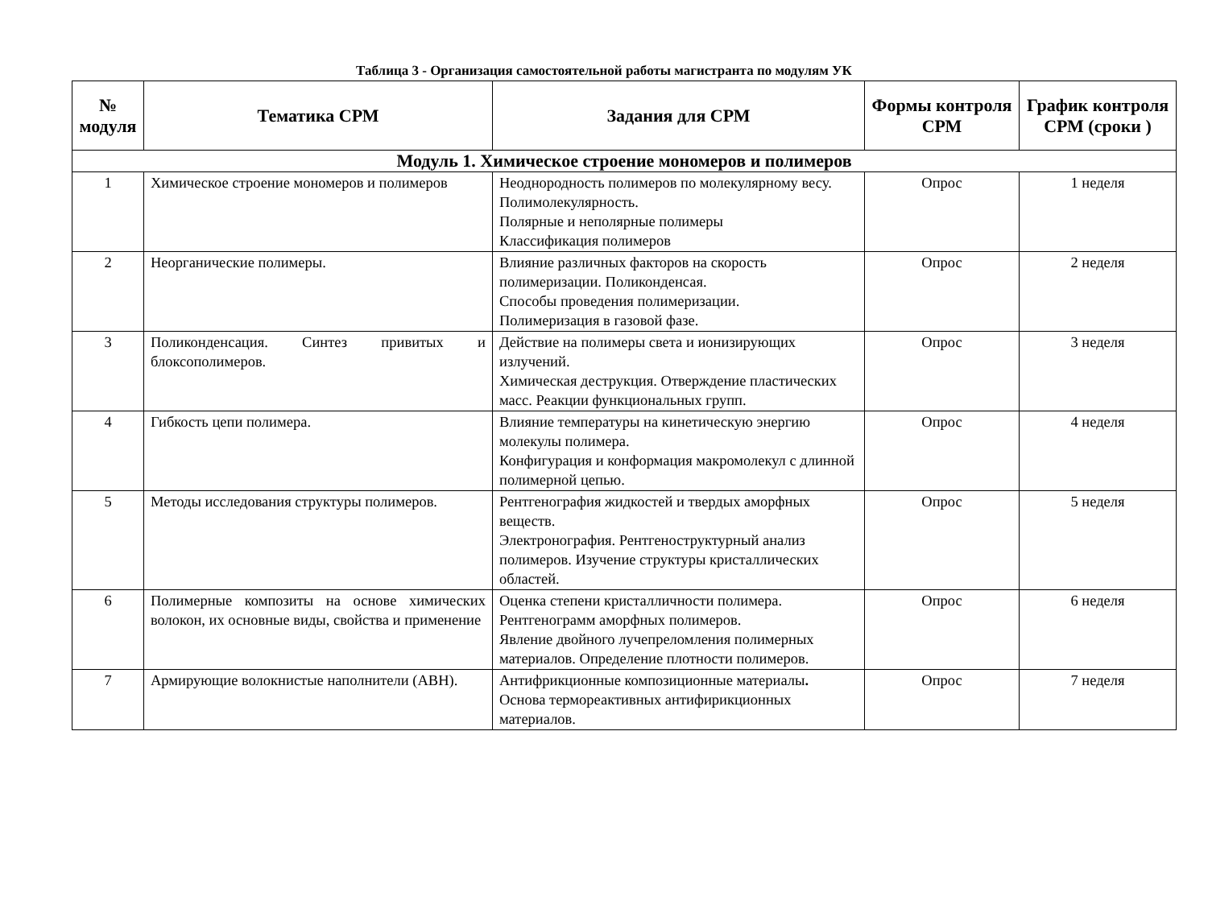Таблица 3 - Организация самостоятельной работы магистранта по модулям УК
| № модуля | Тематика СРМ | Задания для СРМ | Формы контроля СРМ | График контроля СРМ (сроки ) |
| --- | --- | --- | --- | --- |
| Модуль 1. Химическое строение мономеров и полимеров | | | | |
| 1 | Химическое строение мономеров и полимеров | Неоднородность полимеров по молекулярному весу. Полимолекулярность. Полярные и неполярные полимеры Классификация полимеров | Опрос | 1 неделя |
| 2 | Неорганические полимеры. | Влияние различных факторов на скорость полимеризации. Поликонденсая. Способы проведения полимеризации. Полимеризация в газовой фазе. | Опрос | 2 неделя |
| 3 | Поликонденсация. Синтез привитых и блоксополимеров. | Действие на полимеры света и ионизирующих излучений. Химическая деструкция. Отверждение пластических масс. Реакции функциональных групп. | Опрос | 3 неделя |
| 4 | Гибкость цепи полимера. | Влияние температуры на кинетическую энергию молекулы полимера. Конфигурация и конформация макромолекул с длинной полимерной цепью. | Опрос | 4 неделя |
| 5 | Методы исследования структуры полимеров. | Рентгенография жидкостей и твердых аморфных веществ. Электронография. Рентгеноструктурный анализ полимеров. Изучение структуры кристаллических областей. | Опрос | 5 неделя |
| 6 | Полимерные композиты на основе химических волокон, их основные виды, свойства и применение | Оценка степени кристалличности полимера. Рентгенограмм аморфных полимеров. Явление двойного лучепреломления полимерных материалов. Определение плотности полимеров. | Опрос | 6 неделя |
| 7 | Армирующие волокнистые наполнители (АВН). | Антифрикционные композиционные материалы . Основа термореактивных антифирикционных материалов. | Опрос | 7 неделя |